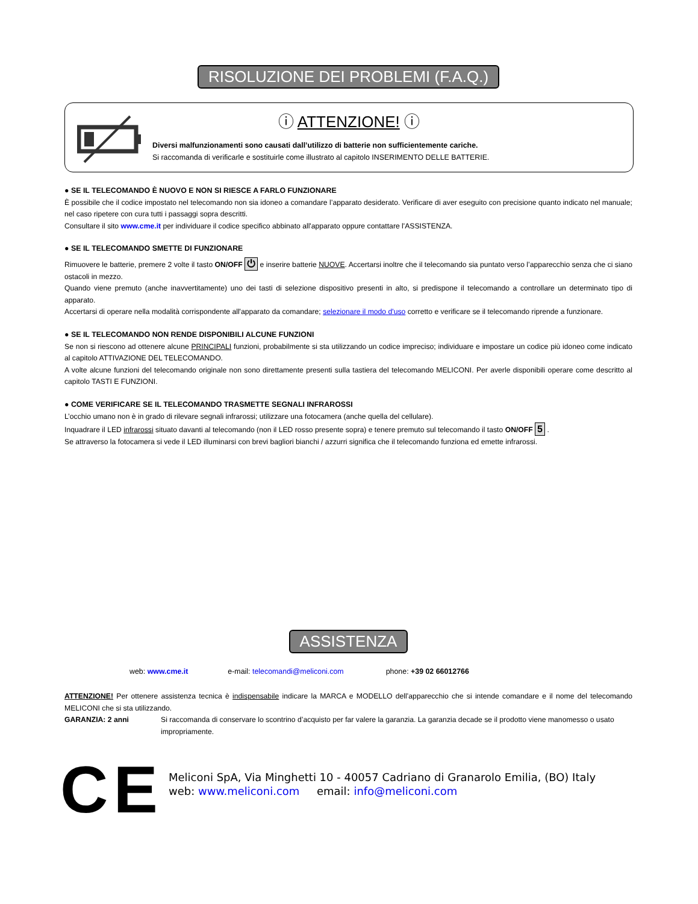RISOLUZIONE DEI PROBLEMI (F.A.Q.)
ⓘ ATTENZIONE! ⓘ
Diversi malfunzionamenti sono causati dall’utilizzo di batterie non sufficientemente cariche.
Si raccomanda di verificarle e sostituirle come illustrato al capitolo INSERIMENTO DELLE BATTERIE.
● SE IL TELECOMANDO È NUOVO E NON SI RIESCE A FARLO FUNZIONARE
È possibile che il codice impostato nel telecomando non sia idoneo a comandare l’apparato desiderato. Verificare di aver eseguito con precisione quanto indicato nel manuale; nel caso ripetere con cura tutti i passaggi sopra descritti.
Consultare il sito www.cme.it per individuare il codice specifico abbinato all'apparato oppure contattare l'ASSISTENZA.
● SE IL TELECOMANDO SMETTE DI FUNZIONARE
Rimuovere le batterie, premere 2 volte il tasto ON/OFF ⏻ e inserire batterie NUOVE. Accertarsi inoltre che il telecomando sia puntato verso l’apparecchio senza che ci siano ostacoli in mezzo.
Quando viene premuto (anche inavvertitamente) uno dei tasti di selezione dispositivo presenti in alto, si predispone il telecomando a controllare un determinato tipo di apparato.
Accertarsi di operare nella modalità corrispondente all'apparato da comandare; selezionare il modo d'uso corretto e verificare se il telecomando riprende a funzionare.
● SE IL TELECOMANDO NON RENDE DISPONIBILI ALCUNE FUNZIONI
Se non si riescono ad ottenere alcune PRINCIPALI funzioni, probabilmente si sta utilizzando un codice impreciso; individuare e impostare un codice più idoneo come indicato al capitolo ATTIVAZIONE DEL TELECOMANDO.
A volte alcune funzioni del telecomando originale non sono direttamente presenti sulla tastiera del telecomando MELICONI. Per averle disponibili operare come descritto al capitolo TASTI E FUNZIONI.
● COME VERIFICARE SE IL TELECOMANDO TRASMETTE SEGNALI INFRAROSSI
L’occhio umano non è in grado di rilevare segnali infrarossi; utilizzare una fotocamera (anche quella del cellulare).
Inquadrare il LED infrarossi situato davanti al telecomando (non il LED rosso presente sopra) e tenere premuto sul telecomando il tasto ON/OFF 5 .
Se attraverso la fotocamera si vede il LED illuminarsi con brevi bagliori bianchi / azzurri significa che il telecomando funziona ed emette infrarossi.
ASSISTENZA
web: www.cme.it e-mail: telecomandi@meliconi.com phone: +39 02 66012766
ATTENZIONE! Per ottenere assistenza tecnica è indispensabile indicare la MARCA e MODELLO dell’apparecchio che si intende comandare e il nome del telecomando MELICONI che si sta utilizzando.
GARANZIA: 2 anni Si raccomanda di conservare lo scontrino d’acquisto per far valere la garanzia. La garanzia decade se il prodotto viene manomesso o usato impropriamente.
C E
Meliconi SpA, Via Minghetti 10 - 40057 Cadriano di Granarolo Emilia, (BO) Italy
web: www.meliconi.com email: info@meliconi.com